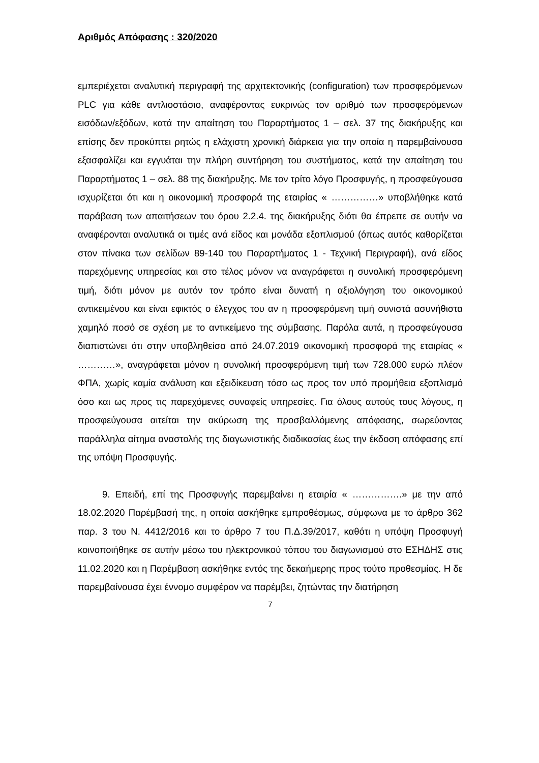Αριθμός Απόφασης : 320/2020
εμπεριέχεται αναλυτική περιγραφή της αρχιτεκτονικής (configuration) των προσφερόμενων PLC για κάθε αντλιοστάσιο, αναφέροντας ευκρινώς τον αριθμό των προσφερόμενων εισόδων/εξόδων, κατά την απαίτηση του Παραρτήματος 1 – σελ. 37 της διακήρυξης και επίσης δεν προκύπτει ρητώς η ελάχιστη χρονική διάρκεια για την οποία η παρεμβαίνουσα εξασφαλίζει και εγγυάται την πλήρη συντήρηση του συστήματος, κατά την απαίτηση του Παραρτήματος 1 – σελ. 88 της διακήρυξης. Με τον τρίτο λόγο Προσφυγής, η προσφεύγουσα ισχυρίζεται ότι και η οικονομική προσφορά της εταιρίας « ……………» υποβλήθηκε κατά παράβαση των απαιτήσεων του όρου 2.2.4. της διακήρυξης διότι θα έπρεπε σε αυτήν να αναφέρονται αναλυτικά οι τιμές ανά είδος και μονάδα εξοπλισμού (όπως αυτός καθορίζεται στον πίνακα των σελίδων 89-140 του Παραρτήματος 1 - Τεχνική Περιγραφή), ανά είδος παρεχόμενης υπηρεσίας και στο τέλος μόνον να αναγράφεται η συνολική προσφερόμενη τιμή, διότι μόνον με αυτόν τον τρόπο είναι δυνατή η αξιολόγηση του οικονομικού αντικειμένου και είναι εφικτός ο έλεγχος του αν η προσφερόμενη τιμή συνιστά ασυνήθιστα χαμηλό ποσό σε σχέση με το αντικείμενο της σύμβασης. Παρόλα αυτά, η προσφεύγουσα διαπιστώνει ότι στην υποβληθείσα από 24.07.2019 οικονομική προσφορά της εταιρίας « …………», αναγράφεται μόνον η συνολική προσφερόμενη τιμή των 728.000 ευρώ πλέον ΦΠΑ, χωρίς καμία ανάλυση και εξειδίκευση τόσο ως προς τον υπό προμήθεια εξοπλισμό όσο και ως προς τις παρεχόμενες συναφείς υπηρεσίες. Για όλους αυτούς τους λόγους, η προσφεύγουσα αιτείται την ακύρωση της προσβαλλόμενης απόφασης, σωρεύοντας παράλληλα αίτημα αναστολής της διαγωνιστικής διαδικασίας έως την έκδοση απόφασης επί της υπόψη Προσφυγής.
9. Επειδή, επί της Προσφυγής παρεμβαίνει η εταιρία « …………….» με την από 18.02.2020 Παρέμβασή της, η οποία ασκήθηκε εμπροθέσμως, σύμφωνα με το άρθρο 362 παρ. 3 του Ν. 4412/2016 και το άρθρο 7 του Π.Δ.39/2017, καθότι η υπόψη Προσφυγή κοινοποιήθηκε σε αυτήν μέσω του ηλεκτρονικού τόπου του διαγωνισμού στο ΕΣΗΔΗΣ στις 11.02.2020 και η Παρέμβαση ασκήθηκε εντός της δεκαήμερης προς τούτο προθεσμίας. Η δε παρεμβαίνουσα έχει έννομο συμφέρον να παρέμβει, ζητώντας την διατήρηση
7